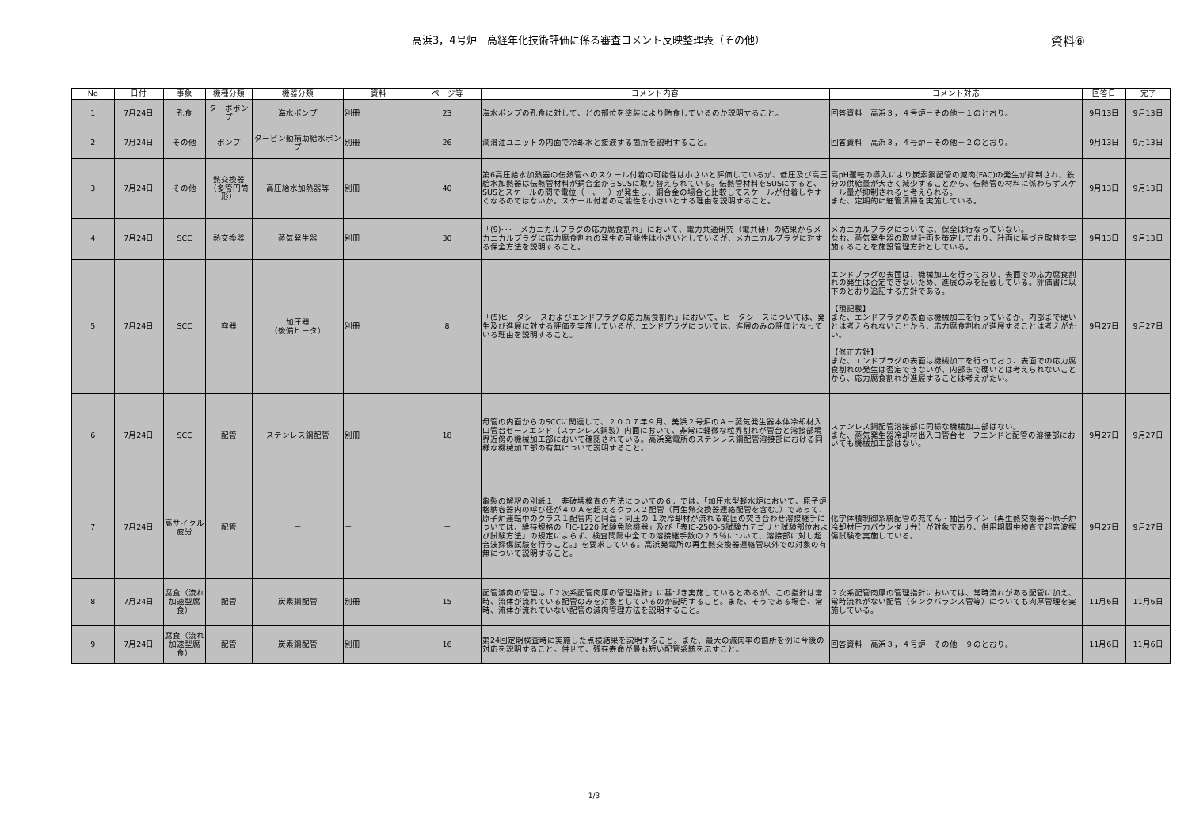高浜3，4号炉　高経年化技術評価に係る審査コメント反映整理表（その他）
資料⑥
| No | 日付 | 事象 | 機種分類 | 機器分類 | 資料 | ページ等 | コメント内容 | コメント対応 | 回答日 | 完了 |
| --- | --- | --- | --- | --- | --- | --- | --- | --- | --- | --- |
| 1 | 7月24日 | 孔食 | ターボポンプ | 海水ポンプ | 別冊 | 23 | 海水ポンプの孔食に対して、どの部位を塗装により防食しているのか説明すること。 | 回答資料 高浜３，４号炉－その他－１のとおり。 | 9月13日 | 9月13日 |
| 2 | 7月24日 | その他 | ポンプ | タービン動補助給水ポンプ | 別冊 | 26 | 潤滑油ユニットの内面で冷却水と接液する箇所を説明すること。 | 回答資料 高浜３，４号炉－その他－２のとおり。 | 9月13日 | 9月13日 |
| 3 | 7月24日 | その他 | 熱交換器（多管円筒形） | 高圧給水加熱器等 | 別冊 | 40 | 第6高圧給水加熱器の伝熱管へのスケール付着の可能性は小さいと評価しているが、低圧及び高圧給水加熱器は伝熱管材料が銅合金からSUSに取り替えられている。伝熱管材料をSUSにすると、SUSとスケールの間で電位（＋、－）が発生し、銅合金の場合と比較してスケールが付着しやすくなるのではないか。スケール付着の可能性を小さいとする理由を説明すること。 | 高pH運転の導入により炭素鋼配管の減肉(FAC)の発生が抑制され、鉄分の供給量が大きく減少することから、伝熱管の材料に係わらずスケール量が抑制されると考えられる。 また、定期的に細管清掃を実施している。 | 9月13日 | 9月13日 |
| 4 | 7月24日 | SCC | 熱交換器 | 蒸気発生器 | 別冊 | 30 | 「(9)･･･ メカニカルプラグの応力腐食割れ」において、電力共通研究（電共研）の結果からメカニカルプラグに応力腐食割れの発生の可能性は小さいとしているが、メカニカルプラグに対する保全方法を説明すること。 | メカニカルプラグについては、保全は行なっていない。 なお、蒸気発生器の取替計画を策定しており、計画に基づき取替を実施することを施設管理方針としている。 | 9月13日 | 9月13日 |
| 5 | 7月24日 | SCC | 容器 | 加圧器 （後備ヒータ） | 別冊 | 8 | 「(5)ヒータシースおよびエンドプラグの応力腐食割れ」において、ヒータシースについては、発生及び進展に対する評価を実施しているが、エンドプラグについては、進展のみの評価となっている理由を説明すること。 | エンドプラグの表面は、機械加工を行っており、表面での応力腐食割れの発生は否定できないため、進展のみを記載している。評価書に以下のとおり追記する方針である。 【現記載】 また、エンドプラグの表面は機械加工を行っているが、内部まで硬いとは考えられないことから、応力腐食割れが進展することは考えがたい。 【修正方針】 また、エンドプラグの表面は機械加工を行っており、表面での応力腐食割れの発生は否定できないが、内部まで硬いとは考えられないことから、応力腐食割れが進展することは考えがたい。 | 9月27日 | 9月27日 |
| 6 | 7月24日 | SCC | 配管 | ステンレス鋼配管 | 別冊 | 18 | 母管の内面からのSCCに関連して、２００７年９月、美浜２号炉のＡ－蒸気発生器本体冷却材入口管台セーフエンド（ステンレス鋼製）内面において、非常に軽微な粒界割れが管台と溶接部境界近傍の機械加工部において確認されている。高浜発電所のステンレス鋼配管溶接部における同様な機械加工部の有無について説明すること。 | ステンレス鋼配管溶接部に同様な機械加工部はない。 また、蒸気発生器冷却材出入口管台セーフエンドと配管の溶接部においても機械加工部はない。 | 9月27日 | 9月27日 |
| 7 | 7月24日 | 高サイクル疲労 | 配管 | － | － | － | 亀裂の解釈の別紙１ 非破壊検査の方法についての６．では、「加圧水型軽水炉において、原子炉格納容器内の呼び径が４０Ａを超えるクラス２配管（再生熱交換器連絡配管を含む。）であって、原子炉運転中のクラス１配管内と同温・同圧の １次冷却材が流れる範囲の突き合わせ溶接継手については、維持規格の「IC-1220 試験免除機器」及び「表IC-2500-5試験カテゴリと試験部位および試験方法」の規定によらず、検査間隔中全ての溶接継手数の２５％について、溶接部に対し超音波探傷試験を行うこと。」を要求している。高浜発電所の再生熱交換器連絡管以外での対象の有無について説明すること。 | 化学体積制御系統配管の充てん・抽出ライン（再生熱交換器～原子炉冷却材圧力バウンダリ弁）が対象であり、供用期間中検査で超音波探傷試験を実施している。 | 9月27日 | 9月27日 |
| 8 | 7月24日 | 腐食（流れ加速型腐食） | 配管 | 炭素鋼配管 | 別冊 | 15 | 配管減肉の管理は「２次系配管肉厚の管理指針」に基づき実施しているとあるが、この指針は常時、流体が流れている配管のみを対象としているのか説明すること。また、そうである場合、常時、流体が流れていない配管の減肉管理方法を説明すること。 | ２次系配管肉厚の管理指針においては、常時流れがある配管に加え、常時流れがない配管（タンクバランス管等）についても肉厚管理を実施している。 | 11月6日 | 11月6日 |
| 9 | 7月24日 | 腐食（流れ加速型腐食） | 配管 | 炭素鋼配管 | 別冊 | 16 | 第24回定期検査時に実施した点検結果を説明すること。また、最大の減肉率の箇所を例に今後の対応を説明すること。併せて、残存寿命が最も短い配管系統を示すこと。 | 回答資料 高浜３，４号炉－その他－９のとおり。 | 11月6日 | 11月6日 |
1/3